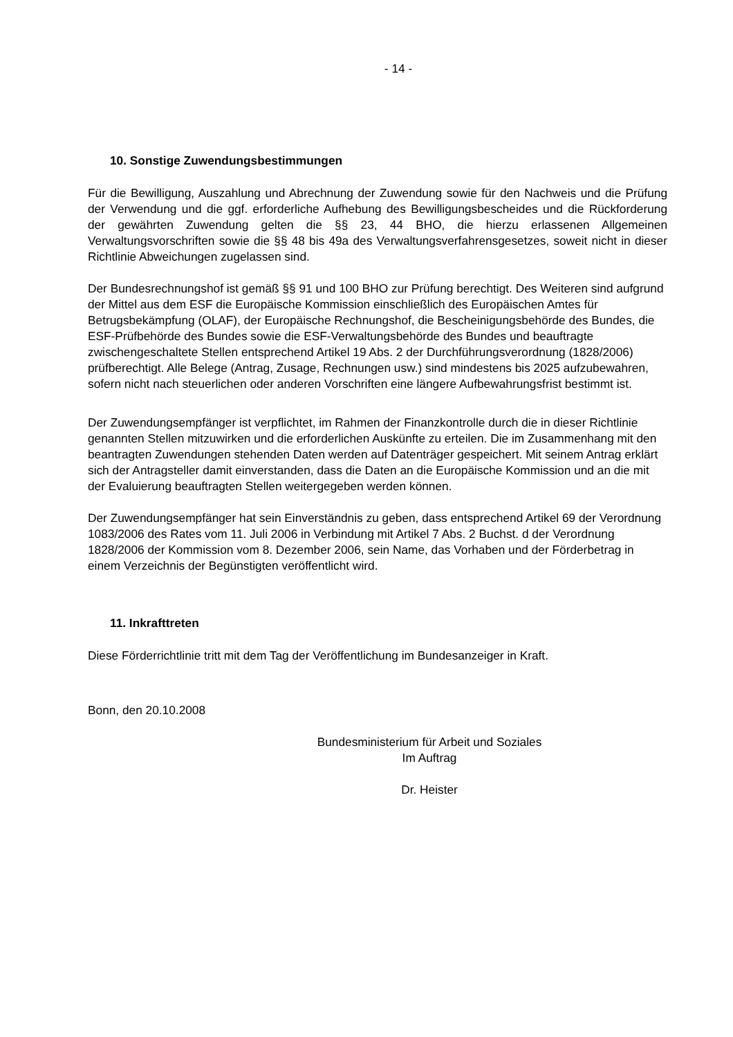- 14 -
10. Sonstige Zuwendungsbestimmungen
Für die Bewilligung, Auszahlung und Abrechnung der Zuwendung sowie für den Nachweis und die Prüfung der Verwendung und die ggf. erforderliche Aufhebung des Bewilligungsbescheides und die Rückforderung der gewährten Zuwendung gelten die §§ 23, 44 BHO, die hierzu erlassenen Allgemeinen Verwaltungsvorschriften sowie die §§ 48 bis 49a des Verwaltungsverfahrensgesetzes, soweit nicht in dieser Richtlinie Abweichungen zugelassen sind.
Der Bundesrechnungshof ist gemäß §§ 91 und 100 BHO zur Prüfung berechtigt. Des Weiteren sind aufgrund der Mittel aus dem ESF die Europäische Kommission einschließlich des Europäischen Amtes für Betrugsbekämpfung (OLAF), der Europäische Rechnungshof, die Bescheinigungsbehörde des Bundes, die ESF-Prüfbehörde des Bundes sowie die ESF-Verwaltungsbehörde des Bundes und beauftragte zwischengeschaltete Stellen entsprechend Artikel 19 Abs. 2 der Durchführungsverordnung (1828/2006) prüfberechtigt. Alle Belege (Antrag, Zusage, Rechnungen usw.) sind mindestens bis 2025 aufzubewahren, sofern nicht nach steuerlichen oder anderen Vorschriften eine längere Aufbewahrungsfrist bestimmt ist.
Der Zuwendungsempfänger ist verpflichtet, im Rahmen der Finanzkontrolle durch die in dieser Richtlinie genannten Stellen mitzuwirken und die erforderlichen Auskünfte zu erteilen. Die im Zusammenhang mit den beantragten Zuwendungen stehenden Daten werden auf Datenträger gespeichert. Mit seinem Antrag erklärt sich der Antragsteller damit einverstanden, dass die Daten an die Europäische Kommission und an die mit der Evaluierung beauftragten Stellen weitergegeben werden können.
Der Zuwendungsempfänger hat sein Einverständnis zu geben, dass entsprechend Artikel 69 der Verordnung 1083/2006 des Rates vom 11. Juli 2006 in Verbindung mit Artikel 7 Abs. 2 Buchst. d der Verordnung 1828/2006 der Kommission vom 8. Dezember 2006, sein Name, das Vorhaben und der Förderbetrag in einem Verzeichnis der Begünstigten veröffentlicht wird.
11. Inkrafttreten
Diese Förderrichtlinie tritt mit dem Tag der Veröffentlichung im Bundesanzeiger in Kraft.
Bonn, den 20.10.2008
Bundesministerium für Arbeit und Soziales
Im Auftrag
Dr. Heister